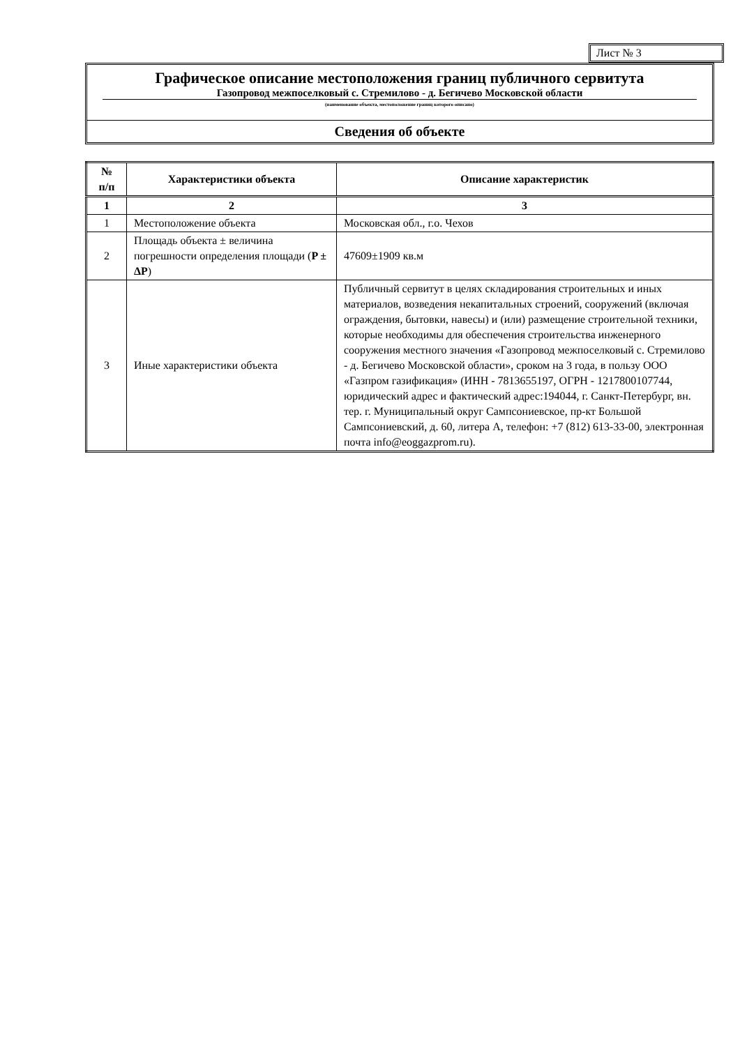Лист № 3
Графическое описание местоположения границ публичного сервитута
Газопровод межпоселковый с. Стремилово - д. Бегичево Московской области
(наименование объекта, местоположение границ которого описано)
Сведения об объекте
| № п/п | Характеристики объекта | Описание характеристик |
| --- | --- | --- |
| 1 | 2 | 3 |
| 1 | Местоположение объекта | Московская обл., г.о. Чехов |
| 2 | Площадь объекта ± величина погрешности определения площади ( P ± ΔP ) | 47609±1909 кв.м |
| 3 | Иные характеристики объекта | Публичный сервитут в целях складирования строительных и иных материалов, возведения некапитальных строений, сооружений (включая ограждения, бытовки, навесы) и (или) размещение строительной техники, которые необходимы для обеспечения строительства инженерного сооружения местного значения «Газопровод межпоселковый с. Стремилово - д. Бегичево Московской области», сроком на 3 года, в пользу ООО «Газпром газификация» (ИНН - 7813655197, ОГРН - 1217800107744, юридический адрес и фактический адрес:194044, г. Санкт-Петербург, вн. тер. г. Муниципальный округ Сампсониевское, пр-кт Большой Сампсониевский, д. 60, литера А, телефон: +7 (812) 613-33-00, электронная почта info@eoggazprom.ru). |